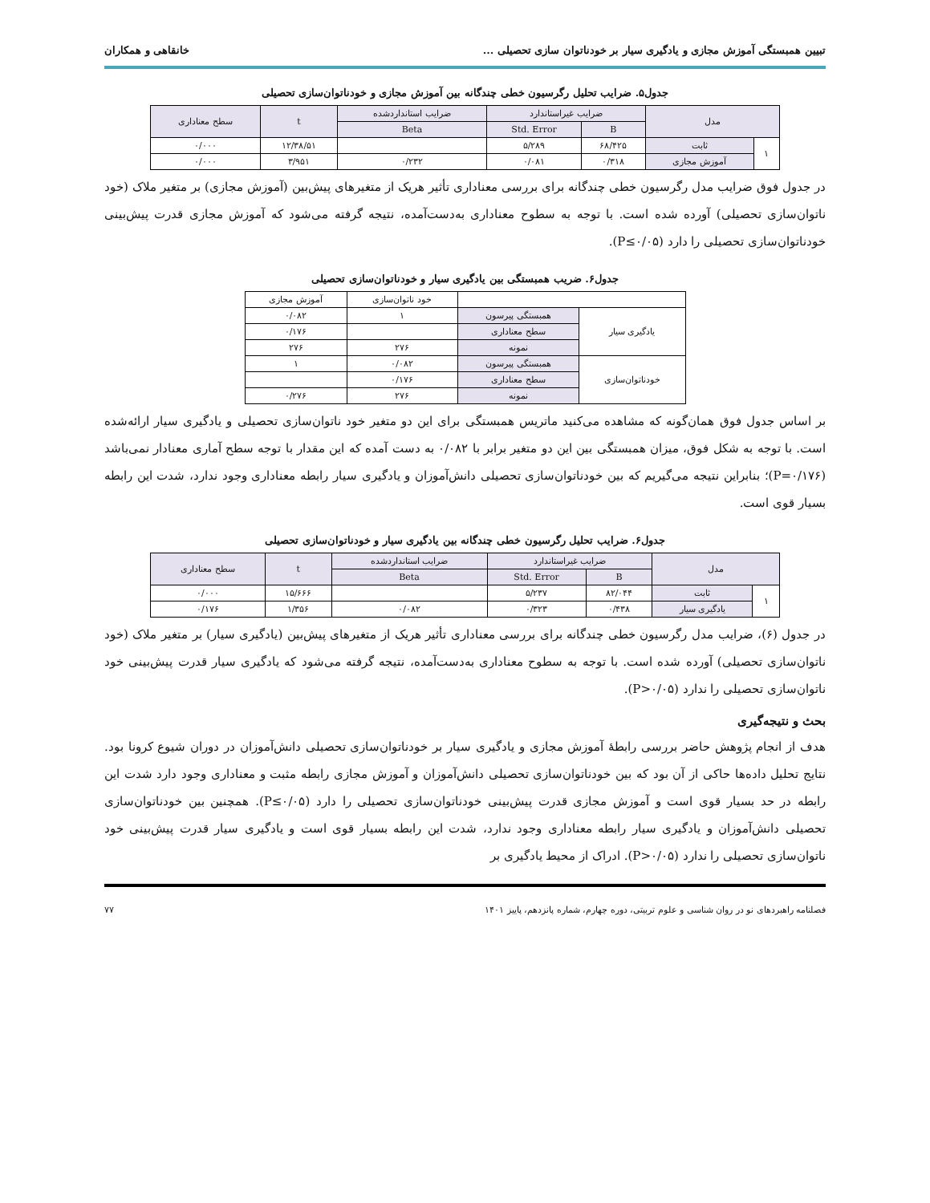تبیین همبستگی آموزش مجازی و یادگیری سیار بر خودناتوان سازی تحصیلی ... خانقاهی و همکاران
جدول۵. ضرایب تحلیل رگرسیون خطی چندگانه بین آموزش مجازی و خودناتوان‌سازی تحصیلی
| مدل | | ضرایب غیراستاندارد | | ضرایب استانداردشده | t | سطح معناداری |
| --- | --- | --- | --- | --- | --- | --- |
| | | B | Std. Error | Beta | | |
| ۱ | ثابت | ۶۸/۴۲۵ | ۵/۲۸۹ | | ۱۲/۳۸/۵۱ | ۰/۰۰۰ |
| | آموزش مجازی | ۰/۳۱۸ | ۰/۰۸۱ | ۰/۲۳۲ | ۳/۹۵۱ | ۰/۰۰۰ |
در جدول فوق ضرایب مدل رگرسیون خطی چندگانه برای بررسی معناداری تأثیر هریک از متغیرهای پیش‌بین (آموزش مجازی) بر متغیر ملاک (خود ناتوان‌سازی تحصیلی) آورده شده است. با توجه به سطوح معناداری به‌دست‌آمده، نتیجه گرفته می‌شود که آموزش مجازی قدرت پیش‌بینی خودناتوان‌سازی تحصیلی را دارد (P≤۰/۰۵).
جدول۶. ضریب همبستگی بین یادگیری سیار و خودناتوان‌سازی تحصیلی
| | | خود ناتوان‌سازی | آموزش مجازی |
| --- | --- | --- | --- |
| یادگیری سیار | همبستگی پیرسون | ۱ | ۰/۰۸۲ |
| | سطح معناداری | | ۰/۱۷۶ |
| | نمونه | ۲۷۶ | ۲۷۶ |
| خودناتوان‌سازی | همبستگی پیرسون | ۰/۰۸۲ | ۱ |
| | سطح معناداری | ۰/۱۷۶ | |
| | نمونه | ۲۷۶ | ۰/۲۷۶ |
بر اساس جدول فوق همان‌گونه که مشاهده می‌کنید ماتریس همبستگی برای این دو متغیر خود ناتوان‌سازی تحصیلی و یادگیری سیار ارائه‌شده است. با توجه به شکل فوق، میزان همبستگی بین این دو متغیر برابر با ۰/۰۸۲ به دست آمده که این مقدار با توجه سطح آماری معنادار نمی‌باشد (P=۰/۱۷۶)؛ بنابراین نتیجه می‌گیریم که بین خودناتوان‌سازی تحصیلی دانش‌آموزان و یادگیری سیار رابطه معناداری وجود ندارد، شدت این رابطه بسیار قوی است.
جدول۶. ضرایب تحلیل رگرسیون خطی چندگانه بین یادگیری سیار و خودناتوان‌سازی تحصیلی
| مدل | | ضرایب غیراستاندارد | | ضرایب استانداردشده | t | سطح معناداری |
| --- | --- | --- | --- | --- | --- | --- |
| | | B | Std. Error | Beta | | |
| ۱ | ثابت | ۸۲/۰۴۴ | ۵/۲۳۷ | | ۱۵/۶۶۶ | ۰/۰۰۰ |
| | یادگیری سیار | ۰/۴۳۸ | ۰/۳۲۳ | ۰/۰۸۲ | ۱/۳۵۶ | ۰/۱۷۶ |
در جدول (۶)، ضرایب مدل رگرسیون خطی چندگانه برای بررسی معناداری تأثیر هریک از متغیرهای پیش‌بین (یادگیری سیار) بر متغیر ملاک (خود ناتوان‌سازی تحصیلی) آورده شده است. با توجه به سطوح معناداری به‌دست‌آمده، نتیجه گرفته می‌شود که یادگیری سیار قدرت پیش‌بینی خود ناتوان‌سازی تحصیلی را ندارد (P>۰/۰۵).
بحث و نتیجه‌گیری
هدف از انجام پژوهش حاضر بررسی رابطهٔ آموزش مجازی و یادگیری سیار بر خودناتوان‌سازی تحصیلی دانش‌آموزان در دوران شیوع کرونا بود. نتایج تحلیل داده‌ها حاکی از آن بود که بین خودناتوان‌سازی تحصیلی دانش‌آموزان و آموزش مجازی رابطه مثبت و معناداری وجود دارد شدت این رابطه در حد بسیار قوی است و آموزش مجازی قدرت پیش‌بینی خودناتوان‌سازی تحصیلی را دارد (P≤۰/۰۵). همچنین بین خودناتوان‌سازی تحصیلی دانش‌آموزان و یادگیری سیار رابطه معناداری وجود ندارد، شدت این رابطه بسیار قوی است و یادگیری سیار قدرت پیش‌بینی خود ناتوان‌سازی تحصیلی را ندارد (P>۰/۰۵). ادراک از محیط یادگیری بر
فصلنامه راهبردهای نو در روان شناسی و علوم تربیتی، دوره چهارم، شماره پانزدهم، پاییز ۱۴۰۱ ۷۷